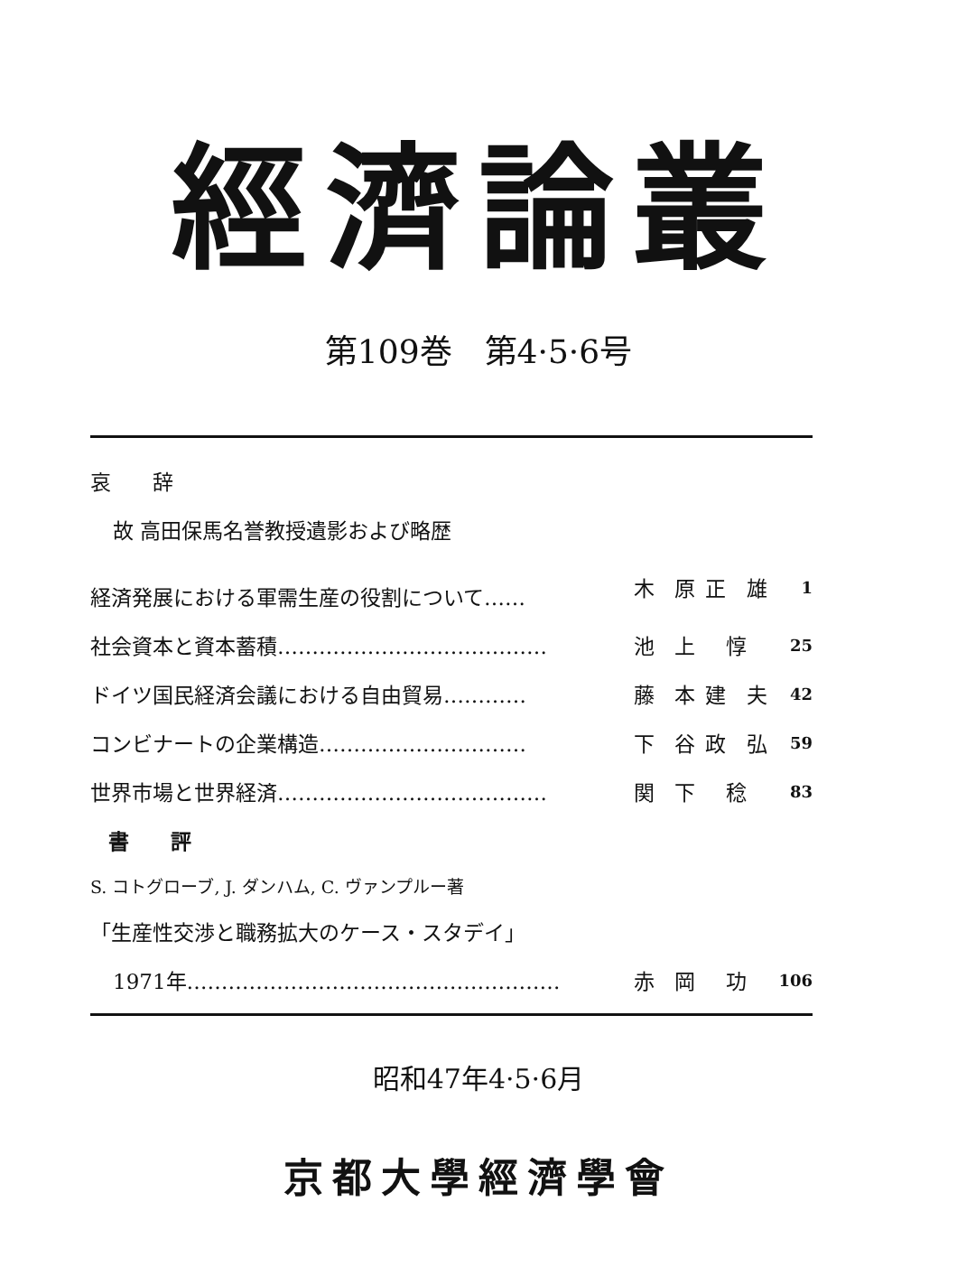經濟論叢
第109巻　第4·5·6号
| 哀 辞 | | | | |
| 故 高田保馬名誉教授遺影および略歴 | | | | |
| 経済発展における軍需生産の役割について…… | 木 | 原 | 正 雄 | 1 |
| 社会資本と資本蓄積………………………………… | 池 | 上 | 惇 | 25 |
| ドイツ国民経済会議における自由貿易………… | 藤 | 本 | 建 夫 | 42 |
| コンビナートの企業構造………………………… | 下 | 谷 | 政 弘 | 59 |
| 世界市場と世界経済………………………………… | 関 | 下 | 稔 | 83 |
| 書 評 | | | | |
| S. コトグローブ, J. ダンハム, C. ヴァンプルー著 | | | | |
| 「生産性交渉と職務拡大のケース・スタデイ」 | | | | |
| 1971年……………………………………………… | 赤 | 岡 | 功 | 106 |
昭和47年4·5·6月
京都大學經濟學會